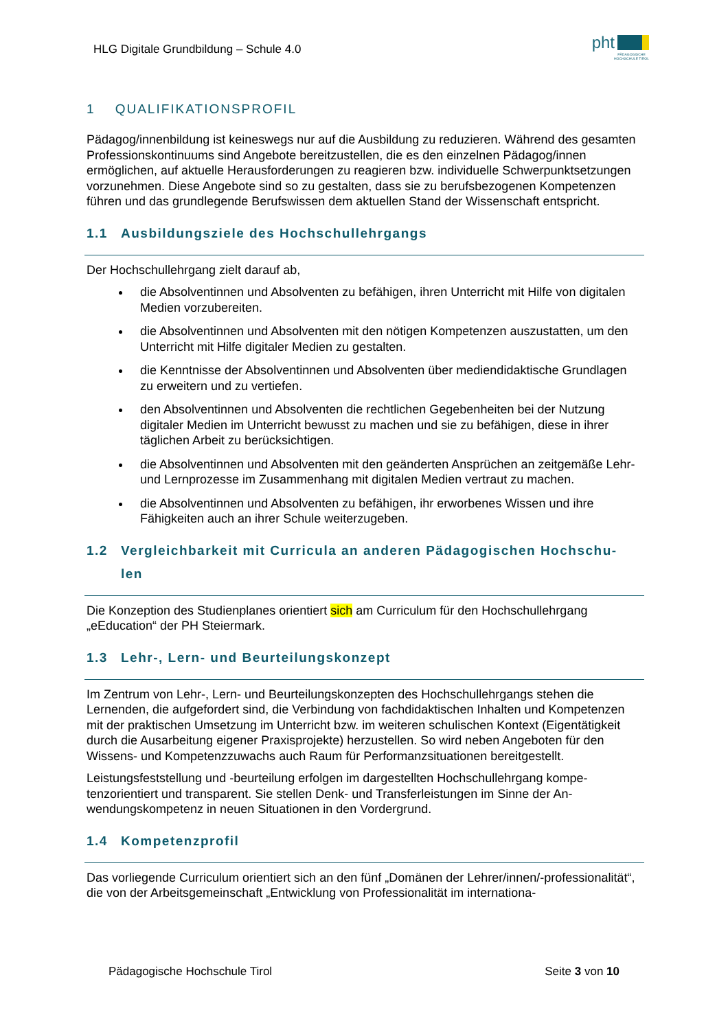HLG Digitale Grundbildung – Schule 4.0
pht
PÄDAGOGISCHE
HOCHSCHULE TIROL
1 QUALIFIKATIONSPROFIL
Pädagog/innenbildung ist keineswegs nur auf die Ausbildung zu reduzieren. Während des gesamten Professionskontinuums sind Angebote bereitzustellen, die es den einzelnen Päda­gog/innen ermöglichen, auf aktuelle Herausforderungen zu reagieren bzw. individuelle Schwerpunktsetzungen vorzunehmen. Diese Angebote sind so zu gestalten, dass sie zu be­rufsbezogenen Kompetenzen führen und das grundlegende Berufswissen dem aktuellen Stand der Wissenschaft entspricht.
1.1 Ausbildungsziele des Hochschullehrgangs
Der Hochschullehrgang zielt darauf ab,
die Absolventinnen und Absolventen zu befähigen, ihren Unterricht mit Hilfe von digi­talen Medien vorzubereiten.
die Absolventinnen und Absolventen mit den nötigen Kompetenzen auszustatten, um den Unterricht mit Hilfe digitaler Medien zu gestalten.
die Kenntnisse der Absolventinnen und Absolventen über mediendidaktische Grund­lagen zu erweitern und zu vertiefen.
den Absolventinnen und Absolventen die rechtlichen Gegebenheiten bei der Nutzung digitaler Medien im Unterricht bewusst zu machen und sie zu befähigen, diese in ihrer täglichen Arbeit zu berücksichtigen.
die Absolventinnen und Absolventen mit den geänderten Ansprüchen an zeitgemäße Lehr- und Lernprozesse im Zusammenhang mit digitalen Medien vertraut zu machen.
die Absolventinnen und Absolventen zu befähigen, ihr erworbenes Wissen und ihre Fähigkeiten auch an ihrer Schule weiterzugeben.
1.2 Vergleichbarkeit mit Curricula an anderen Pädagogischen Hochschu-
len
Die Konzeption des Studienplanes orientiert sich am Curriculum für den Hochschullehrgang „eEducation“ der PH Steiermark.
1.3 Lehr-, Lern- und Beurteilungskonzept
Im Zentrum von Lehr-, Lern- und Beurteilungskonzepten des Hochschullehrgangs stehen die Lernenden, die aufgefordert sind, die Verbindung von fachdidaktischen Inhalten und Kompe­tenzen mit der praktischen Umsetzung im Unterricht bzw. im weiteren schulischen Kontext (Eigentätigkeit durch die Ausarbeitung eigener Praxisprojekte) herzustellen. So wird neben Angeboten für den Wissens- und Kompetenzzuwachs auch Raum für Performanzsituationen bereitgestellt.
Leistungsfeststellung und -beurteilung erfolgen im dargestellten Hochschullehrgang kompe­tenzorientiert und transparent. Sie stellen Denk- und Transferleistungen im Sinne der An­wendungskompetenz in neuen Situationen in den Vordergrund.
1.4 Kompetenzprofil
Das vorliegende Curriculum orientiert sich an den fünf „Domänen der Lehrer/innen/-professi­onalität“, die von der Arbeitsgemeinschaft „Entwicklung von Professionalität im internationa-
Pädagogische Hochschule Tirol Seite 3 von 10